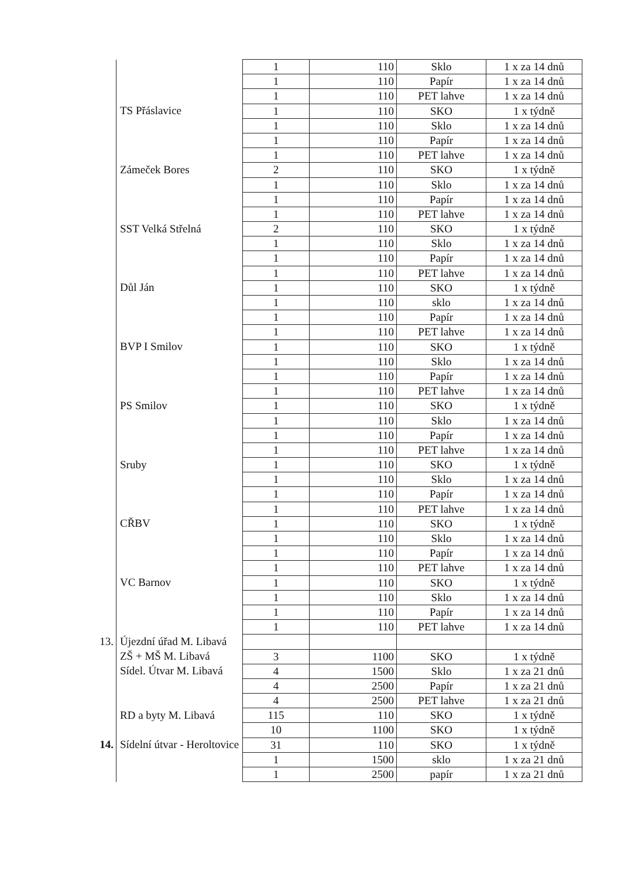| | | 1 | 110 | Sklo | 1 x za 14 dnů |
| | | 1 | 110 | Papír | 1 x za 14 dnů |
| | | 1 | 110 | PET lahve | 1 x za 14 dnů |
| | TS Přáslavice | 1 | 110 | SKO | 1 x týdně |
| | | 1 | 110 | Sklo | 1 x za 14 dnů |
| | | 1 | 110 | Papír | 1 x za 14 dnů |
| | | 1 | 110 | PET lahve | 1 x za 14 dnů |
| | Zámeček Bores | 2 | 110 | SKO | 1 x týdně |
| | | 1 | 110 | Sklo | 1 x za 14 dnů |
| | | 1 | 110 | Papír | 1 x za 14 dnů |
| | | 1 | 110 | PET lahve | 1 x za 14 dnů |
| | SST Velká Střelná | 2 | 110 | SKO | 1 x týdně |
| | | 1 | 110 | Sklo | 1 x za 14 dnů |
| | | 1 | 110 | Papír | 1 x za 14 dnů |
| | | 1 | 110 | PET lahve | 1 x za 14 dnů |
| | Důl Ján | 1 | 110 | SKO | 1 x týdně |
| | | 1 | 110 | sklo | 1 x za 14 dnů |
| | | 1 | 110 | Papír | 1 x za 14 dnů |
| | | 1 | 110 | PET lahve | 1 x za 14 dnů |
| | BVP I Smilov | 1 | 110 | SKO | 1 x týdně |
| | | 1 | 110 | Sklo | 1 x za 14 dnů |
| | | 1 | 110 | Papír | 1 x za 14 dnů |
| | | 1 | 110 | PET lahve | 1 x za 14 dnů |
| | PS Smilov | 1 | 110 | SKO | 1 x týdně |
| | | 1 | 110 | Sklo | 1 x za 14 dnů |
| | | 1 | 110 | Papír | 1 x za 14 dnů |
| | | 1 | 110 | PET lahve | 1 x za 14 dnů |
| | Sruby | 1 | 110 | SKO | 1 x týdně |
| | | 1 | 110 | Sklo | 1 x za 14 dnů |
| | | 1 | 110 | Papír | 1 x za 14 dnů |
| | | 1 | 110 | PET lahve | 1 x za 14 dnů |
| | CŘBV | 1 | 110 | SKO | 1 x týdně |
| | | 1 | 110 | Sklo | 1 x za 14 dnů |
| | | 1 | 110 | Papír | 1 x za 14 dnů |
| | | 1 | 110 | PET lahve | 1 x za 14 dnů |
| | VC Barnov | 1 | 110 | SKO | 1 x týdně |
| | | 1 | 110 | Sklo | 1 x za 14 dnů |
| | | 1 | 110 | Papír | 1 x za 14 dnů |
| | | 1 | 110 | PET lahve | 1 x za 14 dnů |
| 13. | Újezdní úřad M. Libavá | | | | |
| | ZŠ + MŠ M. Libavá | 3 | 1100 | SKO | 1 x týdně |
| | Sídel. Útvar M. Libavá | 4 | 1500 | Sklo | 1 x za 21 dnů |
| | | 4 | 2500 | Papír | 1 x za 21 dnů |
| | | 4 | 2500 | PET lahve | 1 x za 21 dnů |
| | RD a byty M. Libavá | 115 | 110 | SKO | 1 x týdně |
| | | 10 | 1100 | SKO | 1 x týdně |
| 14. | Sídelní útvar - Heroltovice | 31 | 110 | SKO | 1 x týdně |
| | | 1 | 1500 | sklo | 1 x za 21 dnů |
| | | 1 | 2500 | papír | 1 x za 21 dnů |